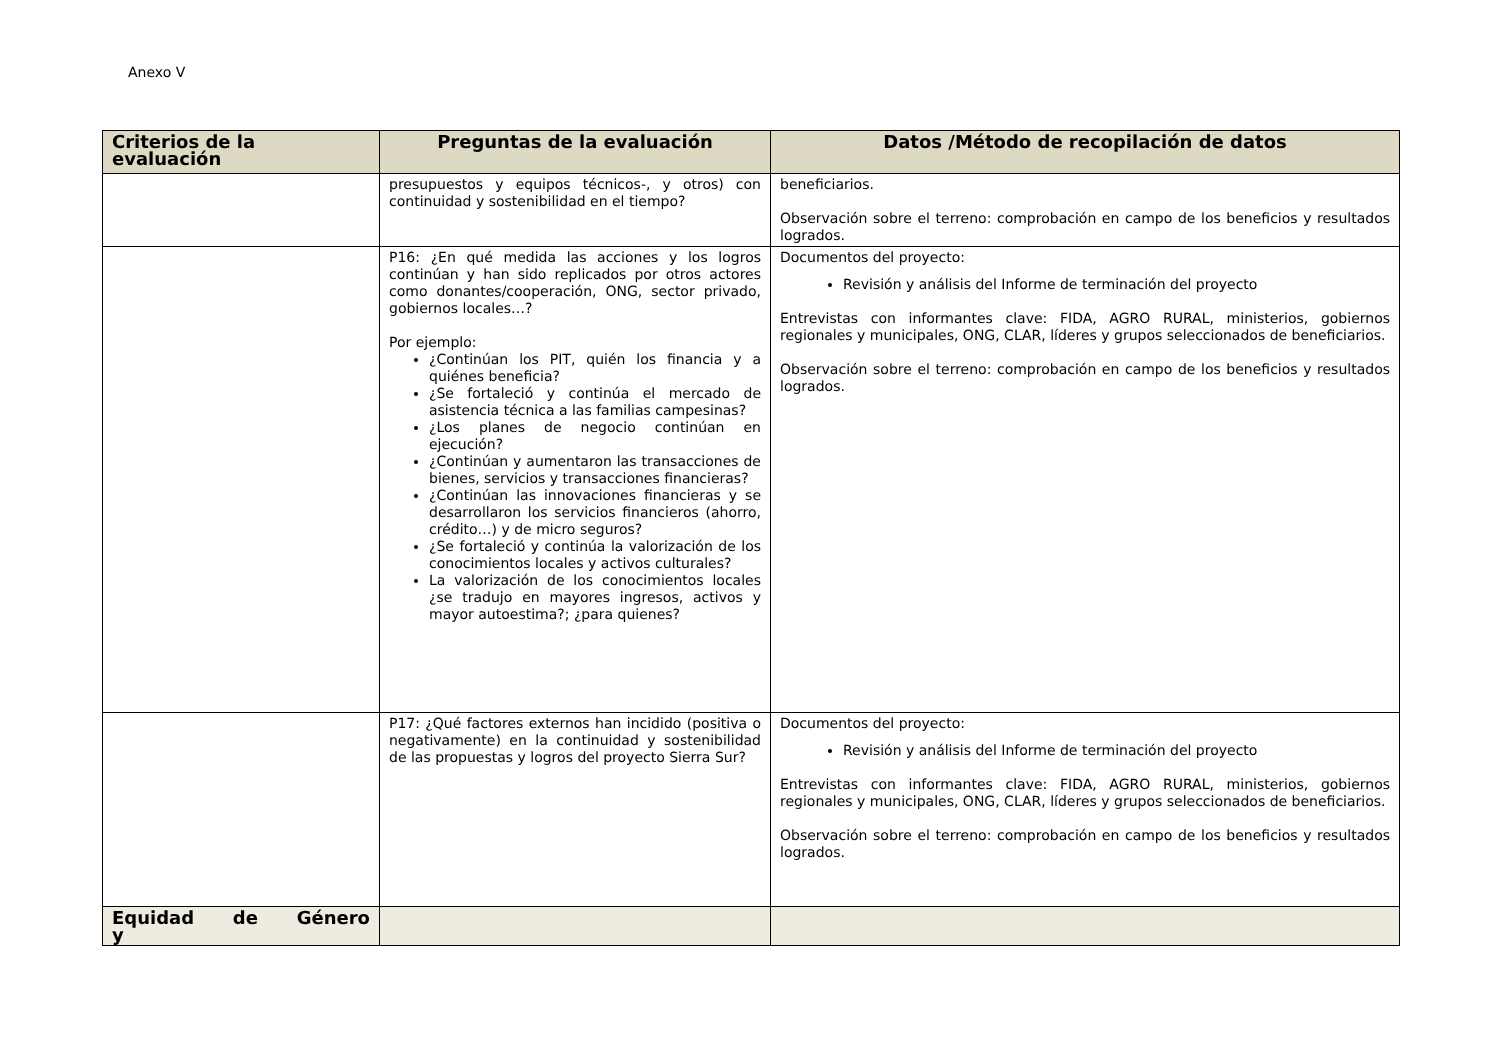Anexo V
| Criterios de la evaluación | Preguntas de la evaluación | Datos /Método de recopilación de datos |
| --- | --- | --- |
| | presupuestos y equipos técnicos-, y otros) con continuidad y sostenibilidad en el tiempo? | beneficiarios. Observación sobre el terreno: comprobación en campo de los beneficios y resultados logrados. |
| | P16: ¿En qué medida las acciones y los logros continúan y han sido replicados por otros actores como donantes/cooperación, ONG, sector privado, gobiernos locales…? Por ejemplo: ¿Continúan los PIT, quién los financia y a quiénes beneficia? ¿Se fortaleció y continúa el mercado de asistencia técnica a las familias campesinas? ¿Los planes de negocio continúan en ejecución? ¿Continúan y aumentaron las transacciones de bienes, servicios y transacciones financieras? ¿Continúan las innovaciones financieras y se desarrollaron los servicios financieros (ahorro, crédito…) y de micro seguros? ¿Se fortaleció y continúa la valorización de los conocimientos locales y activos culturales? La valorización de los conocimientos locales ¿se tradujo en mayores ingresos, activos y mayor autoestima?; ¿para quienes? | Documentos del proyecto: Revisión y análisis del Informe de terminación del proyecto Entrevistas con informantes clave: FIDA, AGRO RURAL, ministerios, gobiernos regionales y municipales, ONG, CLAR, líderes y grupos seleccionados de beneficiarios. Observación sobre el terreno: comprobación en campo de los beneficios y resultados logrados. |
| | P17: ¿Qué factores externos han incidido (positiva o negativamente) en la continuidad y sostenibilidad de las propuestas y logros del proyecto Sierra Sur? | Documentos del proyecto: Revisión y análisis del Informe de terminación del proyecto Entrevistas con informantes clave: FIDA, AGRO RURAL, ministerios, gobiernos regionales y municipales, ONG, CLAR, líderes y grupos seleccionados de beneficiarios. Observación sobre el terreno: comprobación en campo de los beneficios y resultados logrados. |
| Equidad de Género y | | |